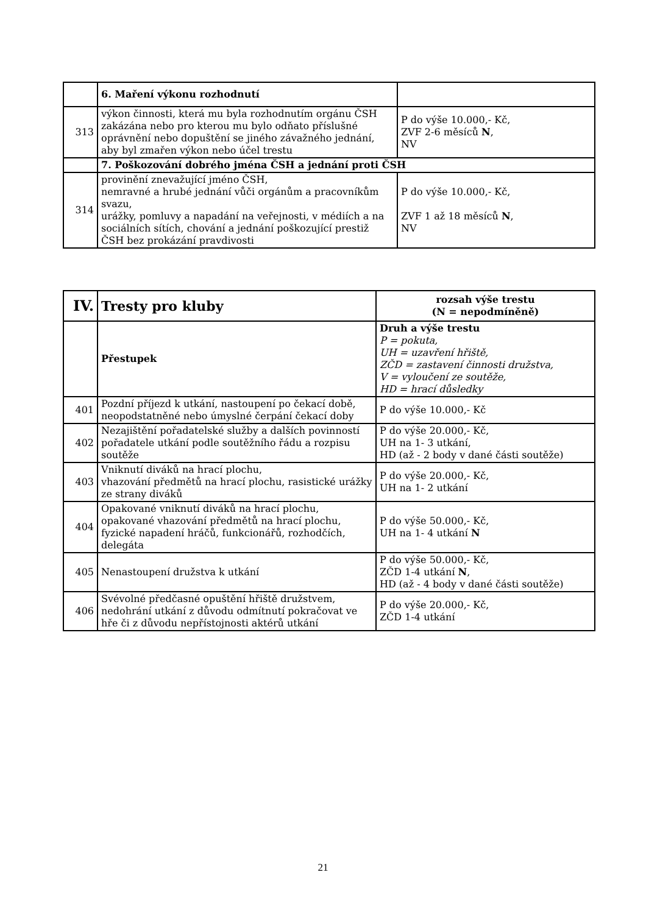| | 6. Maření výkonu rozhodnutí | |
| 313 | výkon činnosti, která mu byla rozhodnutím orgánu ČSH zakázána nebo pro kterou mu bylo odňato příslušné oprávnění nebo dopuštění se jiného závažného jednání, aby byl zmařen výkon nebo účel trestu | P do výše 10.000,- Kč, ZVF 2-6 měsíců N , NV |
| | 7. Poškozování dobrého jména ČSH a jednání proti ČSH | |
| 314 | provinění znevažující jméno ČSH, nemravné a hrubé jednání vůči orgánům a pracovníkům svazu, urážky, pomluvy a napadání na veřejnosti, v médiích a na sociálních sítích, chování a jednání poškozující prestiž ČSH bez prokázání pravdivosti | P do výše 10.000,- Kč, ZVF 1 až 18 měsíců N , NV |
| IV. | Tresty pro kluby | rozsah výše trestu (N = nepodmíněně) |
| --- | --- | --- |
| | Přestupek | Druh a výše trestu P = pokuta, UH = uzavření hřiště, ZČD = zastavení činnosti družstva, V = vyloučení ze soutěže, HD = hrací důsledky |
| 401 | Pozdní příjezd k utkání, nastoupení po čekací době, neopodstatněné nebo úmyslné čerpání čekací doby | P do výše 10.000,- Kč |
| 402 | Nezajištění pořadatelské služby a dalších povinností pořadatele utkání podle soutěžního řádu a rozpisu soutěže | P do výše 20.000,- Kč, UH na 1- 3 utkání, HD (až - 2 body v dané části soutěže) |
| 403 | Vniknutí diváků na hrací plochu, vhazování předmětů na hrací plochu, rasistické urážky ze strany diváků | P do výše 20.000,- Kč, UH na 1- 2 utkání |
| 404 | Opakované vniknutí diváků na hrací plochu, opakované vhazování předmětů na hrací plochu, fyzické napadení hráčů, funkcionářů, rozhodčích, delegáta | P do výše 50.000,- Kč, UH na 1- 4 utkání N |
| 405 | Nenastoupení družstva k utkání | P do výše 50.000,- Kč, ZČD 1-4 utkání N , HD (až - 4 body v dané části soutěže) |
| 406 | Svévolné předčasné opuštění hřiště družstvem, nedohrání utkání z důvodu odmítnutí pokračovat ve hře či z důvodu nepřístojnosti aktérů utkání | P do výše 20.000,- Kč, ZČD 1-4 utkání |
21